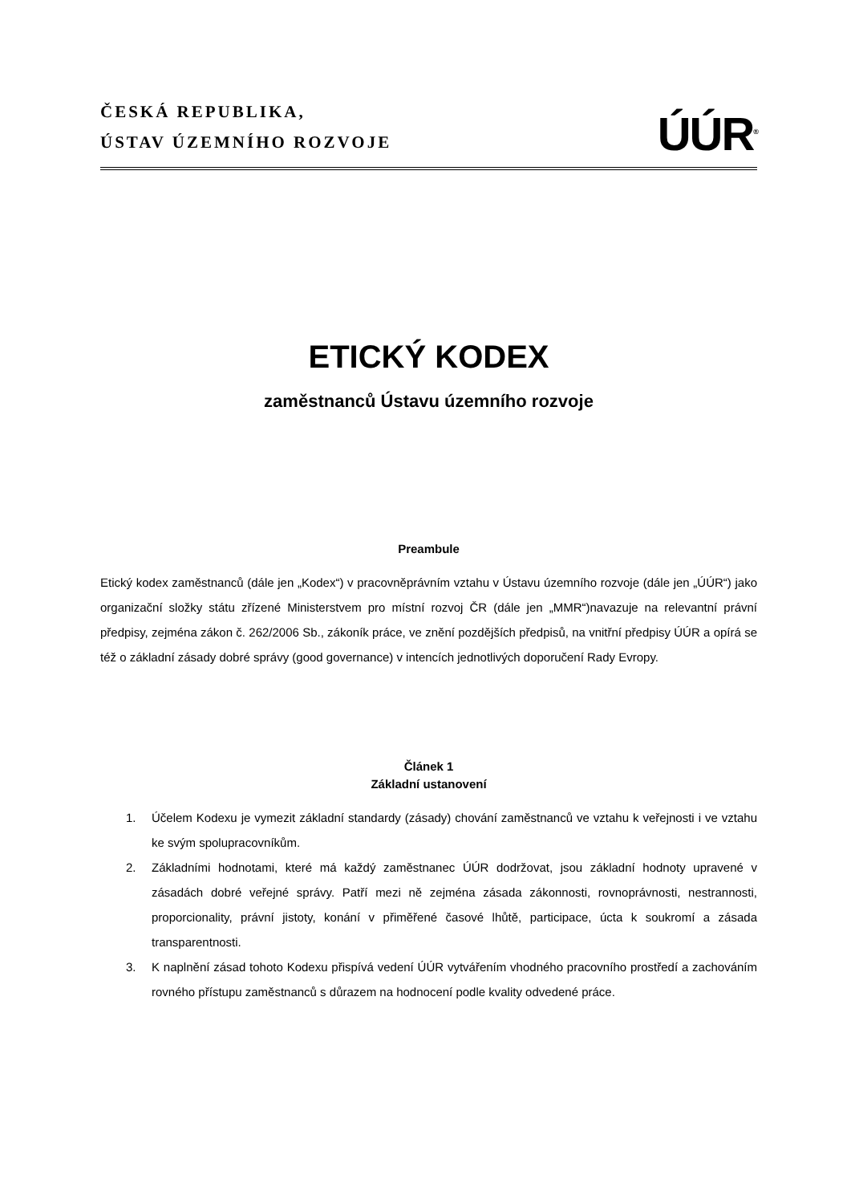ČESKÁ REPUBLIKA,
ÚSTAV ÚZEMNÍHO ROZVOJE
ÚÚR<sup>®</sup>
ETICKÝ KODEX
zaměstnanců Ústavu územního rozvoje
Preambule
Etický kodex zaměstnanců (dále jen „Kodex“) v pracovněprávním vztahu v Ústavu územního rozvoje (dále jen „ÚÚR“) jako organizační složky státu zřízené Ministerstvem pro místní rozvoj ČR (dále jen „MMR“)navazuje na relevantní právní předpisy, zejména zákon č. 262/2006 Sb., zákoník práce, ve znění pozdějších předpisů, na vnitřní předpisy ÚÚR a opírá se též o základní zásady dobré správy (good governance) v intencích jednotlivých doporučení Rady Evropy.
Článek 1
Základní ustanovení
1. Účelem Kodexu je vymezit základní standardy (zásady) chování zaměstnanců ve vztahu k veřejnosti i ve vztahu ke svým spolupracovníkům.
2. Základními hodnotami, které má každý zaměstnanec ÚÚR dodržovat, jsou základní hodnoty upravené v zásadách dobré veřejné správy. Patří mezi ně zejména zásada zákonnosti, rovnoprávnosti, nestrannosti, proporcionality, právní jistoty, konání v přiměřené časové lhůtě, participace, úcta k soukromí a zásada transparentnosti.
3. K naplnění zásad tohoto Kodexu přispívá vedení ÚÚR vytvářením vhodného pracovního prostředí a zachováním rovného přístupu zaměstnanců s důrazem na hodnocení podle kvality odvedené práce.